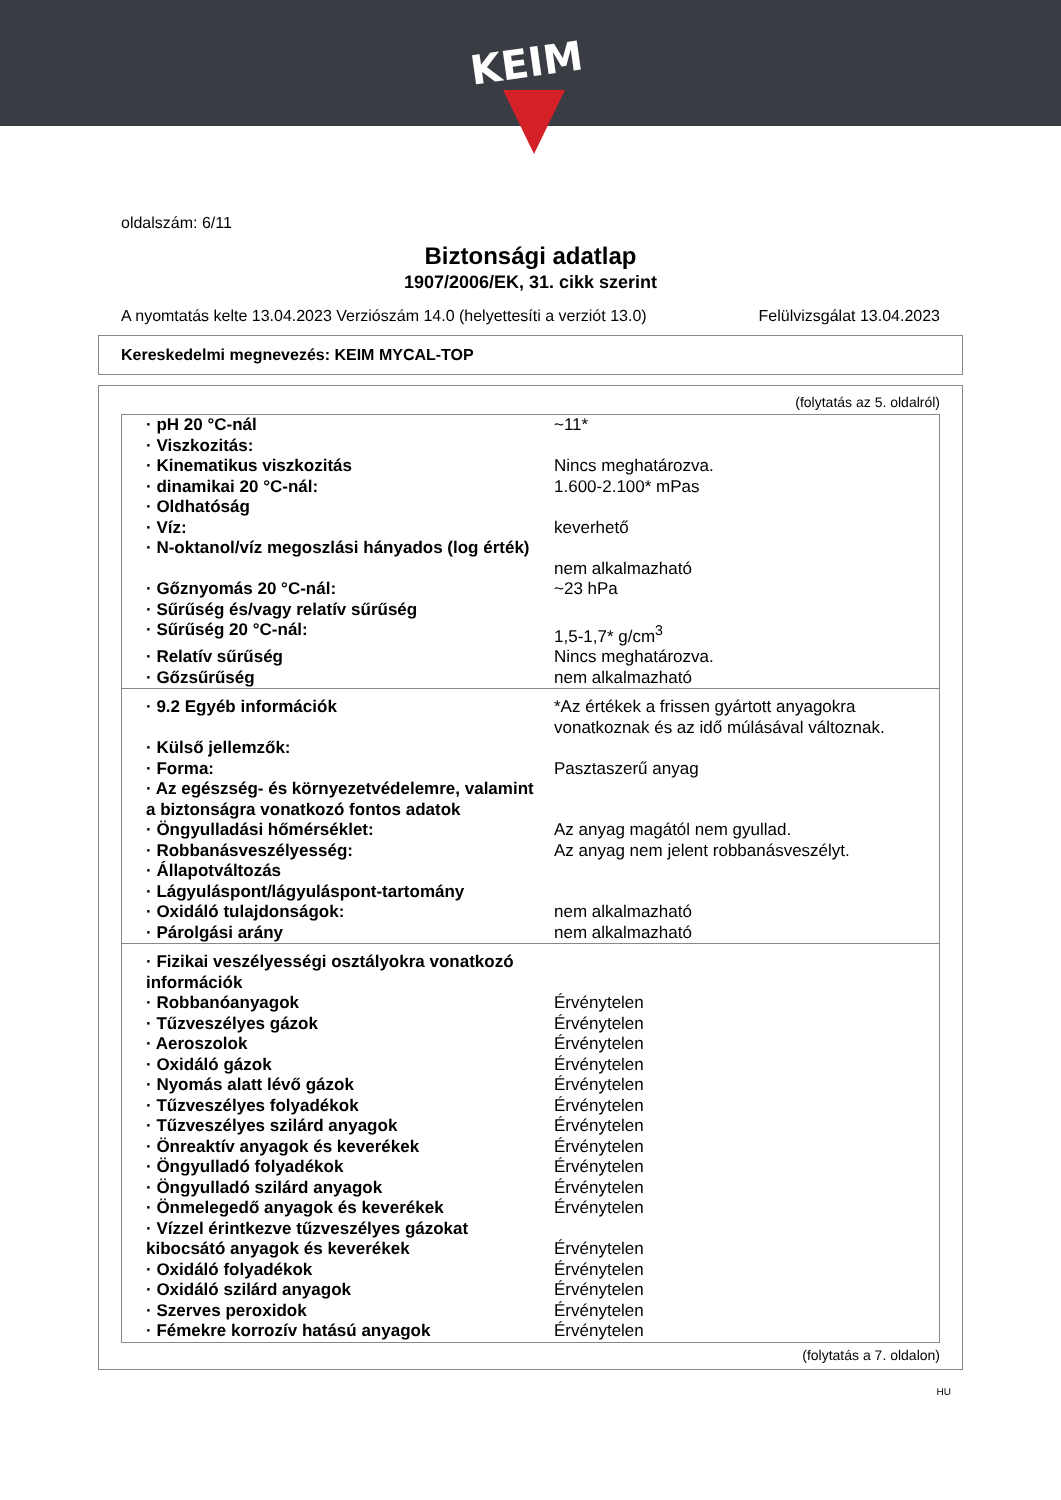KEIM
oldalszám: 6/11
Biztonsági adatlap
1907/2006/EK, 31. cikk szerint
A nyomtatás kelte 13.04.2023 Verziószám 14.0 (helyettesíti a verziót 13.0) Felülvizsgálat 13.04.2023
Kereskedelmi megnevezés: KEIM MYCAL-TOP
(folytatás az 5. oldalról)
| · pH 20 °C-nál | ~11* |
| · Viszkozitás: | |
| · Kinematikus viszkozitás | Nincs meghatározva. |
| · dinamikai 20 °C-nál: | 1.600-2.100* mPas |
| · Oldhatóság | |
| · Víz: | keverhető |
| · N-oktanol/víz megoszlási hányados (log érték) | nem alkalmazható |
| · Gőznyomás 20 °C-nál: | ~23 hPa |
| · Sűrűség és/vagy relatív sűrűség | |
| · Sűrűség 20 °C-nál: | 1,5-1,7* g/cm<sup>3</sup> |
| · Relatív sűrűség | Nincs meghatározva. |
| · Gőzsűrűség | nem alkalmazható |
| · 9.2 Egyéb információk | *Az értékek a frissen gyártott anyagokra vonatkoznak és az idő múlásával változnak. |
| · Külső jellemzők: | |
| · Forma: | Pasztaszerű anyag |
| · Az egészség- és környezetvédelemre, valamint a biztonságra vonatkozó fontos adatok | |
| · Öngyulladási hőmérséklet: | Az anyag magától nem gyullad. |
| · Robbanásveszélyesség: | Az anyag nem jelent robbanásveszélyt. |
| · Állapotváltozás | |
| · Lágyuláspont/lágyuláspont-tartomány | |
| · Oxidáló tulajdonságok: | nem alkalmazható |
| · Párolgási arány | nem alkalmazható |
| · Fizikai veszélyességi osztályokra vonatkozó információk | |
| · Robbanóanyagok | Érvénytelen |
| · Tűzveszélyes gázok | Érvénytelen |
| · Aeroszolok | Érvénytelen |
| · Oxidáló gázok | Érvénytelen |
| · Nyomás alatt lévő gázok | Érvénytelen |
| · Tűzveszélyes folyadékok | Érvénytelen |
| · Tűzveszélyes szilárd anyagok | Érvénytelen |
| · Önreaktív anyagok és keverékek | Érvénytelen |
| · Öngyulladó folyadékok | Érvénytelen |
| · Öngyulladó szilárd anyagok | Érvénytelen |
| · Önmelegedő anyagok és keverékek | Érvénytelen |
| · Vízzel érintkezve tűzveszélyes gázokat kibocsátó anyagok és keverékek | Érvénytelen |
| · Oxidáló folyadékok | Érvénytelen |
| · Oxidáló szilárd anyagok | Érvénytelen |
| · Szerves peroxidok | Érvénytelen |
| · Fémekre korrozív hatású anyagok | Érvénytelen |
(folytatás a 7. oldalon)
HU